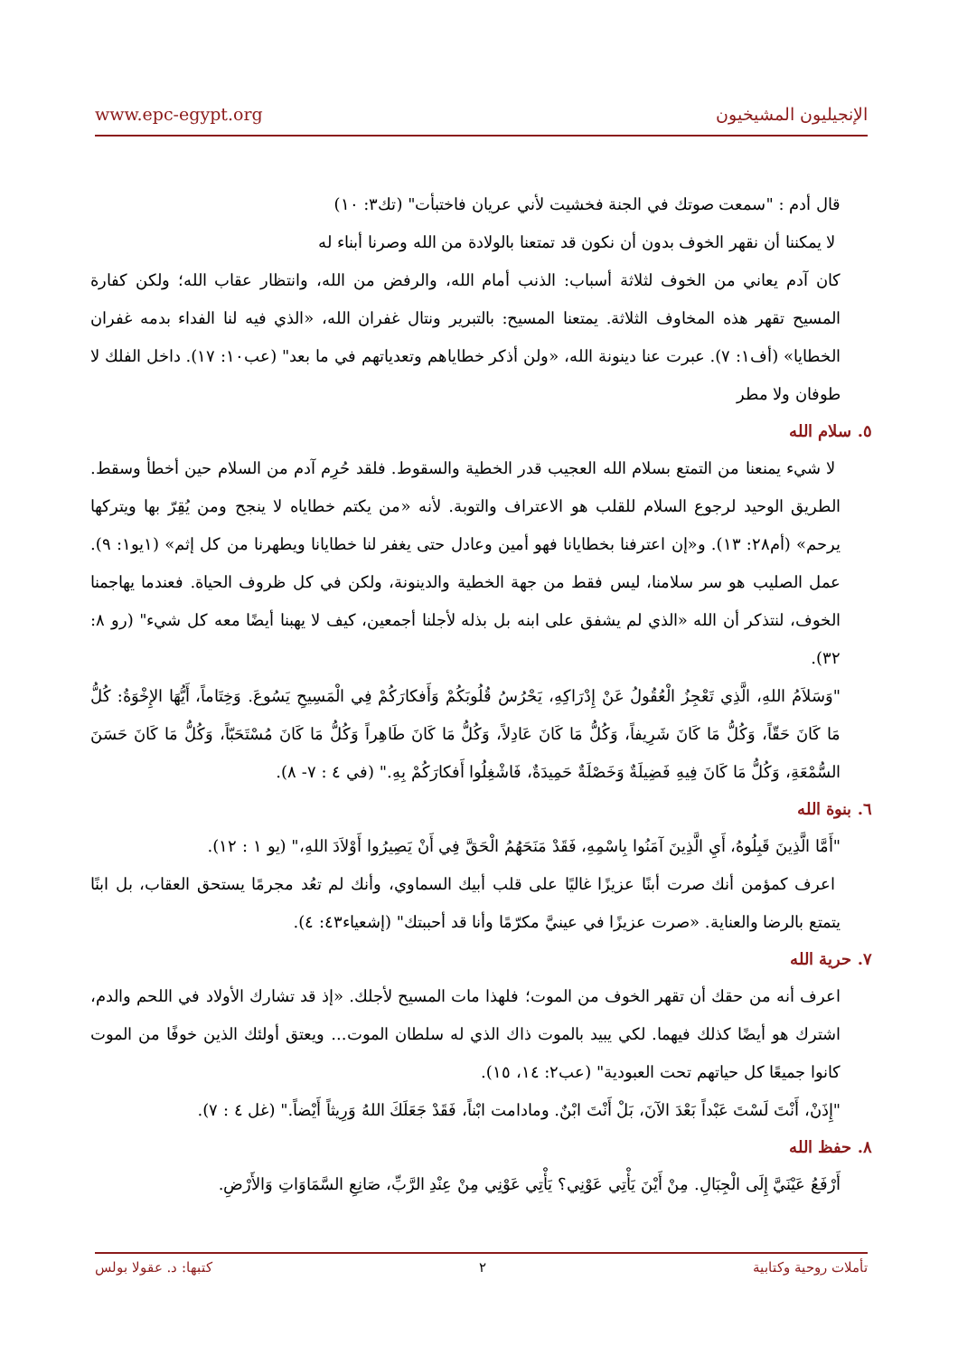www.epc-egypt.org الإنجيليون المشيخيون
قال أدم : "سمعت صوتك في الجنة فخشيت لأني عريان فاختبأت" (تك٣: ١٠)
لا يمكننا أن نقهر الخوف بدون أن نكون قد تمتعنا بالولادة من الله وصرنا أبناء له
كان آدم يعاني من الخوف لثلاثة أسباب: الذنب أمام الله، والرفض من الله، وانتظار عقاب الله؛ ولكن كفارة المسيح تقهر هذه المخاوف الثلاثة. يمتعنا المسيح: بالتبرير ونتال غفران الله، «الذي فيه لنا الفداء بدمه غفران الخطايا» (أف١: ٧). عبرت عنا دينونة الله، «ولن أذكر خطاياهم وتعدياتهم في ما بعد" (عب١٠: ١٧). داخل الفلك لا طوفان ولا مطر
٥. سلام الله
لا شيء يمنعنا من التمتع بسلام الله العجيب قدر الخطية والسقوط. فلقد حُرِم آدم من السلام حين أخطأ وسقط. الطريق الوحيد لرجوع السلام للقلب هو الاعتراف والتوبة. لأنه «من يكتم خطاياه لا ينجح ومن يُقِرّ بها ويتركها يرحم» (أم٢٨: ١٣). و«إن اعترفنا بخطايانا فهو أمين وعادل حتى يغفر لنا خطايانا ويطهرنا من كل إثم» (١يو١: ٩). عمل الصليب هو سر سلامنا، ليس فقط من جهة الخطية والدينونة، ولكن في كل ظروف الحياة. فعندما يهاجمنا الخوف، لنتذكر أن الله «الذي لم يشفق على ابنه بل بذله لأجلنا أجمعين، كيف لا يهبنا أيضًا معه كل شيء" (رو ٨: ٣٢).
"وَسَلاَمُ اللهِ، الَّذِي تَعْجِزُ الْعُقُولُ عَنْ إِدْرَاكِهِ، يَحْرُسُ قُلُوبَكُمْ وَأَفكارَكُمْ فِي الْمَسِيحِ يَسُوعَ. وَخِتَاماً، أَيُّهَا الإِخْوَةُ: كُلُّ مَا كَانَ حَقّاً، وَكُلُّ مَا كَانَ شَرِيفاً، وَكُلُّ مَا كَانَ عَادِلاً، وَكُلُّ مَا كَانَ طَاهِراً وَكُلُّ مَا كَانَ مُسْتَحَبّاً، وَكُلُّ مَا كَانَ حَسَنَ السُّمْعَةِ، وَكُلُّ مَا كَانَ فِيهِ فَضِيلَةٌ وَخَصْلَةٌ حَمِيدَةٌ، فَاشْغِلُوا أَفكارَكُمْ بِهِ." (في ٤ : ٧- ٨).
٦. بنوة الله
"أَمَّا الَّذِينَ قَبِلُوهُ، أَيِ الَّذِينَ آمَنُوا بِاسْمِهِ، فَقَدْ مَنَحَهُمُ الْحَقَّ فِي أَنْ يَصِيرُوا أَوْلاَدَ اللهِ،" (يو ١ : ١٢).
اعرف كمؤمن أنك صرت أبنًا عزيزًا غاليًا على قلب أبيك السماوي، وأنك لم تعُد مجرمًا يستحق العقاب، بل ابنًا يتمتع بالرضا والعناية. «صرت عزيزًا في عينيَّ مكرّمًا وأنا قد أحببتك" (إشعياء٤٣: ٤).
٧. حرية الله
اعرف أنه من حقك أن تقهر الخوف من الموت؛ فلهذا مات المسيح لأجلك. «إذ قد تشارك الأولاد في اللحم والدم، اشترك هو أيضًا كذلك فيهما. لكي يبيد بالموت ذاك الذي له سلطان الموت... ويعتق أولئك الذين خوفًا من الموت كانوا جميعًا كل حياتهم تحت العبودية" (عب٢: ١٤، ١٥).
"إِذَنْ، أَنْتَ لَسْتَ عَبْداً بَعْدَ الآنَ، بَلْ أَنْتَ ابْنٌ. ومادامت ابْناً، فَقَدْ جَعَلَكَ اللهُ وَرِيثاً أَيْضاً." (غل ٤ : ٧).
٨. حفظ الله
أَرْفَعُ عَيْنَيَّ إِلَى الْجِبَالِ. مِنْ أَيْنَ يَأْتِي عَوْنِي؟ يَأْتِي عَوْنِي مِنْ عِنْدِ الرَّبِّ، صَانِعِ السَّمَاوَاتِ وَالأَرْضِ.
تأملات روحية وكتابية ٢ كتبها: د. عقولا بولس